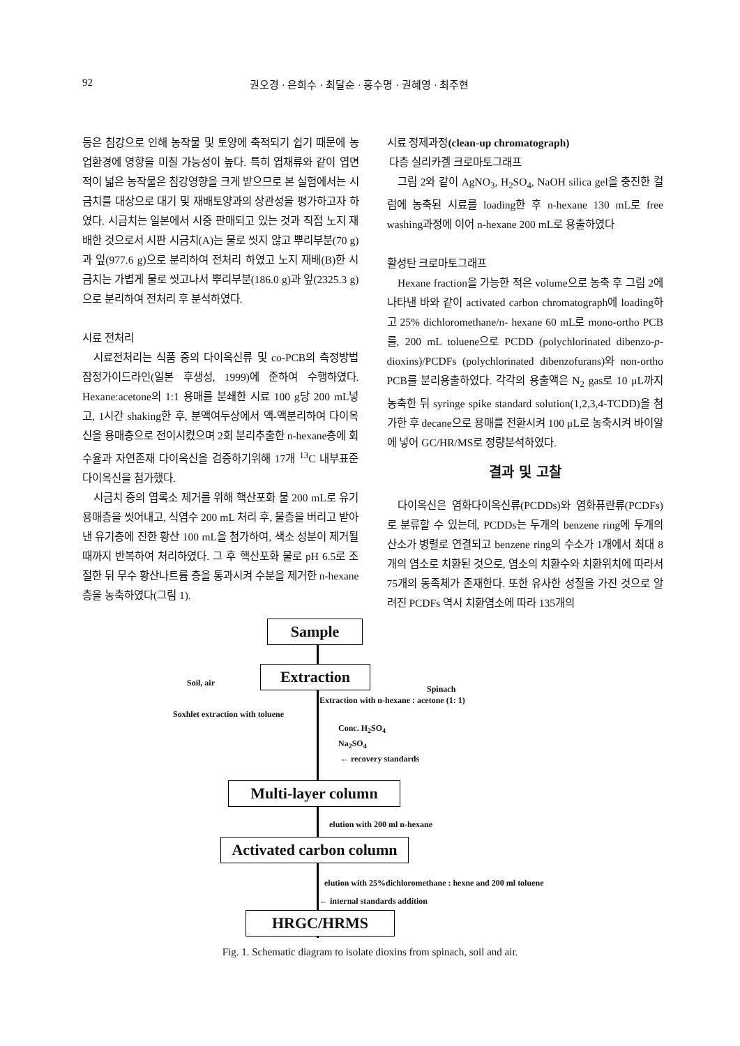92 권오경 · 은희수 · 최달순 · 홍수명 · 권혜영 · 최주현
등은 침강으로 인해 농작물 및 토양에 축적되기 쉽기 때문에 농업환경에 영향을 미칠 가능성이 높다. 특히 엽채류와 같이 엽면적이 넓은 농작물은 침강영향을 크게 받으므로 본 실험에서는 시금치를 대상으로 대기 및 재배토양과의 상관성을 평가하고자 하였다. 시금치는 일본에서 시중 판매되고 있는 것과 직접 노지 재배한 것으로서 시판 시금치(A)는 물로 씻지 않고 뿌리부분(70 g)과 잎(977.6 g)으로 분리하여 전처리 하였고 노지 재배(B)한 시금치는 가볍게 물로 씻고나서 뿌리부분(186.0 g)과 잎(2325.3 g)으로 분리하여 전처리 후 분석하였다.
시료 전처리
시료전처리는 식품 중의 다이옥신류 및 co-PCB의 측정방법 잠정가이드라인(일본 후생성, 1999)에 준하여 수행하였다. Hexane:acetone의 1:1 용매를 분쇄한 시료 100 g당 200 mL넣고, 1시간 shaking한 후, 분액여두상에서 액-액분리하여 다이옥신을 용매층으로 전이시켰으며 2회 분리추출한 n-hexane층에 회수율과 자연존재 다이옥신을 검증하기위해 17개 <sup>13</sup>C 내부표준 다이옥신을 첨가했다.
시금치 중의 엽록소 제거를 위해 핵산포화 물 200 mL로 유기용매층을 씻어내고, 식염수 200 mL 처리 후, 물층을 버리고 받아낸 유기층에 진한 황산 100 mL을 첨가하여, 색소 성분이 제거될 때까지 반복하여 처리하였다. 그 후 핵산포화 물로 pH 6.5로 조절한 뒤 무수 황산나트륨 층을 통과시켜 수분을 제거한 n-hexane층을 농축하였다(그림 1).
시료 정제과정(clean-up chromatograph)
다층 실리카겔 크로마토그래프
그림 2와 같이 AgNO<sub>3</sub>, H<sub>2</sub>SO<sub>4</sub>, NaOH silica gel을 충진한 컬럼에 농축된 시료를 loading한 후 n-hexane 130 mL로 free washing과정에 이어 n-hexane 200 mL로 용출하였다
활성탄 크로마토그래프
Hexane fraction을 가능한 적은 volume으로 농축 후 그림 2에 나타낸 바와 같이 activated carbon chromatograph에 loading하고 25% dichloromethane/n- hexane 60 mL로 mono-ortho PCB를, 200 mL toluene으로 PCDD (polychlorinated dibenzo-p-dioxins)/PCDFs (polychlorinated dibenzofurans)와 non-ortho PCB를 분리용출하였다. 각각의 용출액은 N<sub>2</sub> gas로 10 μL까지 농축한 뒤 syringe spike standard solution(1,2,3,4-TCDD)을 첨가한 후 decane으로 용매를 전환시켜 100 μL로 농축시켜 바이알에 넣어 GC/HR/MS로 정량분석하였다.
결과 및 고찰
다이옥신은 염화다이옥신류(PCDDs)와 염화퓨란류(PCDFs)로 분류할 수 있는데, PCDDs는 두개의 benzene ring에 두개의 산소가 병렬로 연결되고 benzene ring의 수소가 1개에서 최대 8개의 염소로 치환된 것으로, 염소의 치환수와 치환위치에 따라서 75개의 동족체가 존재한다. 또한 유사한 성질을 가진 것으로 알려진 PCDFs 역시 치환염소에 따라 135개의
Sample
Extraction
Soil, air
Spinach
Extraction with n-hexane : acetone (1: 1)
Soxhlet extraction with toluene
Conc. H<sub>2</sub>SO<sub>4</sub>
Na<sub>2</sub>SO<sub>4</sub>
← recovery standards
Multi-layer column
elution with 200 ml n-hexane
Activated carbon column
elution with 25%dichloromethane : hexne and 200 ml toluene
← internal standards addition
HRGC/HRMS
Fig. 1. Schematic diagram to isolate dioxins from spinach, soil and air.